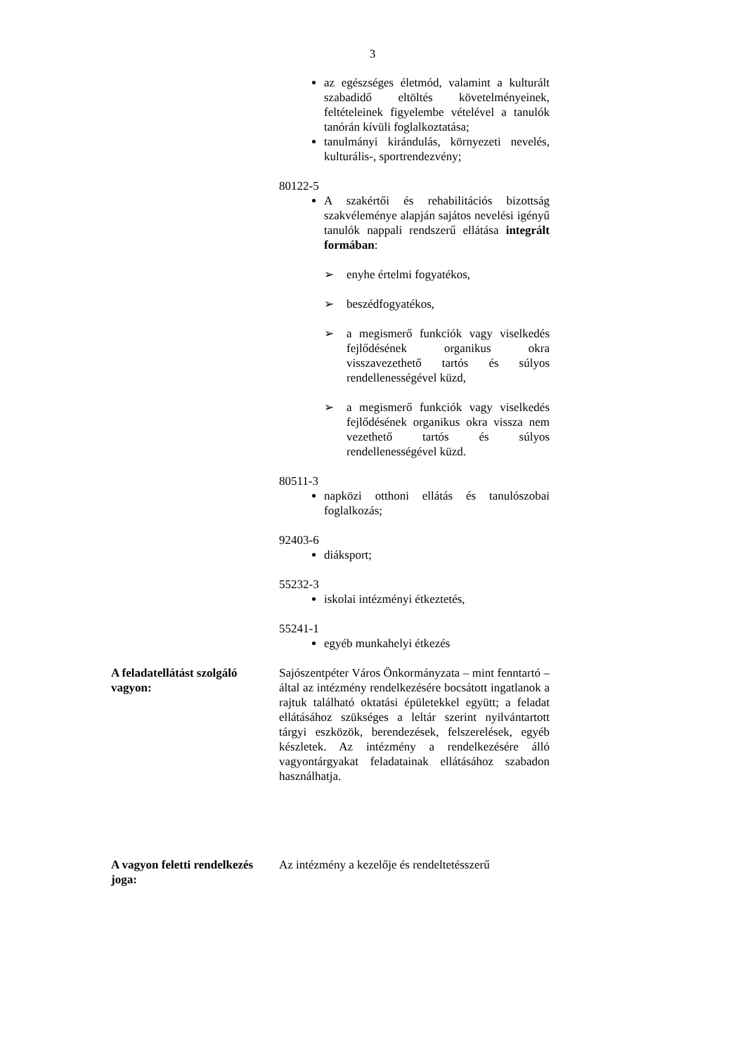3
az egészséges életmód, valamint a kulturált szabadidő eltöltés követelményeinek, feltételeinek figyelembe vételével a tanulók tanórán kívüli foglalkoztatása;
tanulmányi kirándulás, környezeti nevelés, kulturális-, sportrendezvény;
80122-5
A szakértői és rehabilitációs bizottság szakvéleménye alapján sajátos nevelési igényű tanulók nappali rendszerű ellátása integrált formában:
➢ enyhe értelmi fogyatékos,
➢ beszédfogyatékos,
➢ a megismerő funkciók vagy viselkedés fejlődésének organikus okra visszavezethető tartós és súlyos rendellenességével küzd,
➢ a megismerő funkciók vagy viselkedés fejlődésének organikus okra vissza nem vezethető tartós és súlyos rendellenességével küzd.
80511-3
napközi otthoni ellátás és tanulószobai foglalkozás;
92403-6
diáksport;
55232-3
iskolai intézményi étkeztetés,
55241-1
egyéb munkahelyi étkezés
A feladatellátást szolgáló vagyon: Sajószentpéter Város Önkormányzata – mint fenntartó – által az intézmény rendelkezésére bocsátott ingatlanok a rajtuk található oktatási épületekkel együtt; a feladat ellátásához szükséges a leltár szerint nyilvántartott tárgyi eszközök, berendezések, felszerelések, egyéb készletek. Az intézmény a rendelkezésére álló vagyontárgyakat feladatainak ellátásához szabadon használhatja.
A vagyon feletti rendelkezés joga: Az intézmény a kezelője és rendeltetésszerű